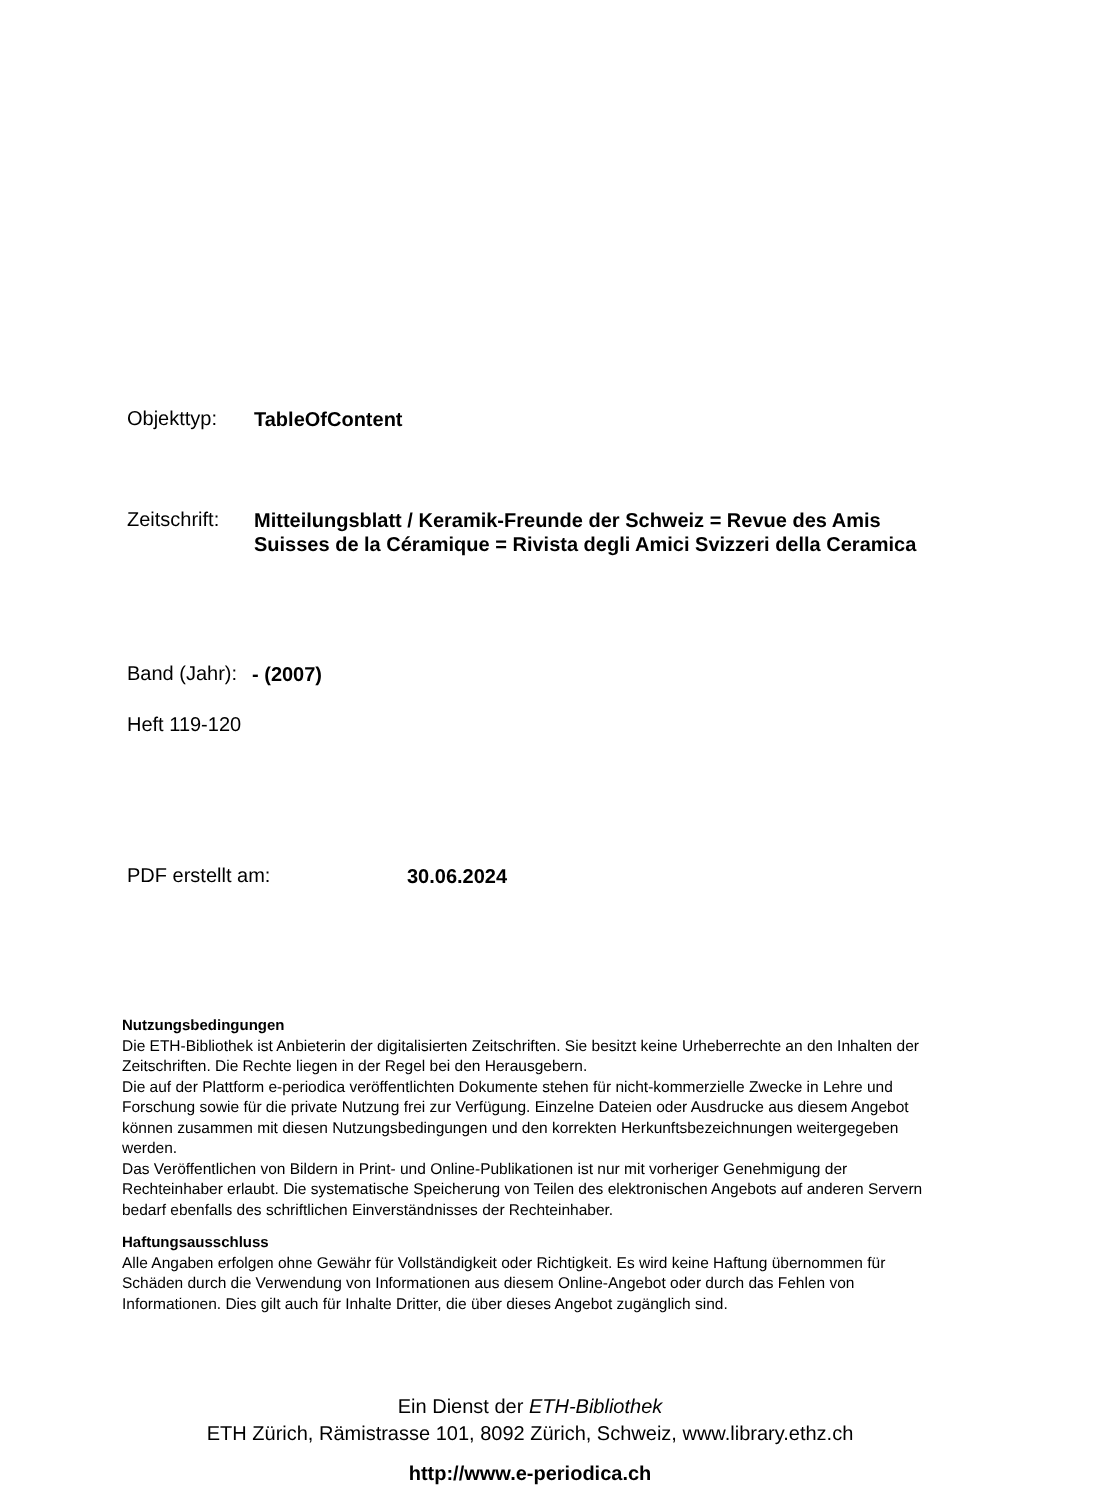Objekttyp:
TableOfContent
Zeitschrift:
Mitteilungsblatt / Keramik-Freunde der Schweiz = Revue des Amis Suisses de la Céramique = Rivista degli Amici Svizzeri della Ceramica
Band (Jahr):
- (2007)
Heft 119-120
PDF erstellt am:
30.06.2024
Nutzungsbedingungen
Die ETH-Bibliothek ist Anbieterin der digitalisierten Zeitschriften. Sie besitzt keine Urheberrechte an den Inhalten der Zeitschriften. Die Rechte liegen in der Regel bei den Herausgebern.
Die auf der Plattform e-periodica veröffentlichten Dokumente stehen für nicht-kommerzielle Zwecke in Lehre und Forschung sowie für die private Nutzung frei zur Verfügung. Einzelne Dateien oder Ausdrucke aus diesem Angebot können zusammen mit diesen Nutzungsbedingungen und den korrekten Herkunftsbezeichnungen weitergegeben werden.
Das Veröffentlichen von Bildern in Print- und Online-Publikationen ist nur mit vorheriger Genehmigung der Rechteinhaber erlaubt. Die systematische Speicherung von Teilen des elektronischen Angebots auf anderen Servern bedarf ebenfalls des schriftlichen Einverständnisses der Rechteinhaber.
Haftungsausschluss
Alle Angaben erfolgen ohne Gewähr für Vollständigkeit oder Richtigkeit. Es wird keine Haftung übernommen für Schäden durch die Verwendung von Informationen aus diesem Online-Angebot oder durch das Fehlen von Informationen. Dies gilt auch für Inhalte Dritter, die über dieses Angebot zugänglich sind.
Ein Dienst der ETH-Bibliothek
ETH Zürich, Rämistrasse 101, 8092 Zürich, Schweiz, www.library.ethz.ch
http://www.e-periodica.ch